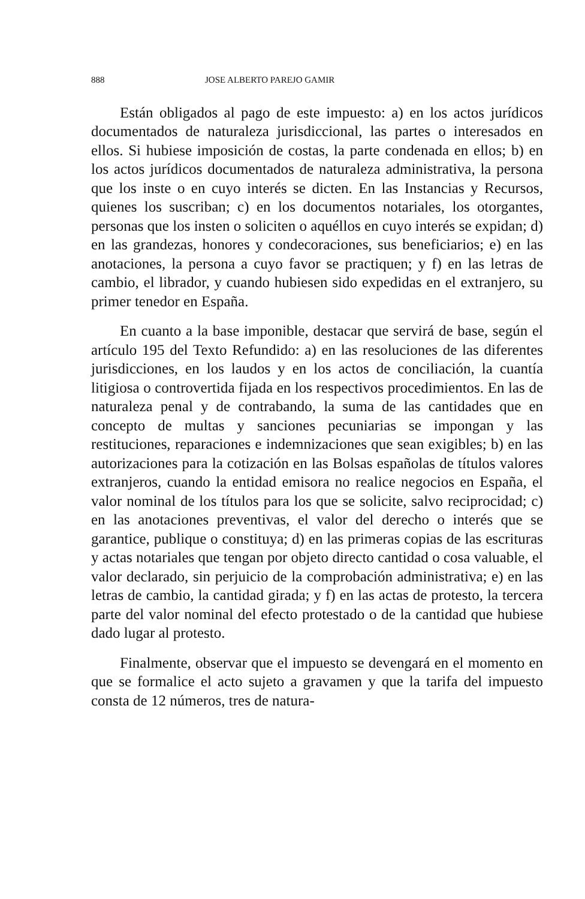888 JOSE ALBERTO PAREJO GAMIR
Están obligados al pago de este impuesto: a) en los actos jurídicos documentados de naturaleza jurisdiccional, las partes o interesados en ellos. Si hubiese imposición de costas, la parte condenada en ellos; b) en los actos jurídicos documentados de naturaleza administrativa, la persona que los inste o en cuyo interés se dicten. En las Instancias y Recursos, quienes los suscriban; c) en los documentos notariales, los otorgantes, personas que los insten o soliciten o aquéllos en cuyo interés se expidan; d) en las grandezas, honores y condecoraciones, sus beneficiarios; e) en las anotaciones, la persona a cuyo favor se practiquen; y f) en las letras de cambio, el librador, y cuando hubiesen sido expedidas en el extranjero, su primer tenedor en España.
En cuanto a la base imponible, destacar que servirá de base, según el artículo 195 del Texto Refundido: a) en las resoluciones de las diferentes jurisdicciones, en los laudos y en los actos de conciliación, la cuantía litigiosa o controvertida fijada en los respectivos procedimientos. En las de naturaleza penal y de contrabando, la suma de las cantidades que en concepto de multas y sanciones pecuniarias se impongan y las restituciones, reparaciones e indemnizaciones que sean exigibles; b) en las autorizaciones para la cotización en las Bolsas españolas de títulos valores extranjeros, cuando la entidad emisora no realice negocios en España, el valor nominal de los títulos para los que se solicite, salvo reciprocidad; c) en las anotaciones preventivas, el valor del derecho o interés que se garantice, publique o constituya; d) en las primeras copias de las escrituras y actas notariales que tengan por objeto directo cantidad o cosa valuable, el valor declarado, sin perjuicio de la comprobación administrativa; e) en las letras de cambio, la cantidad girada; y f) en las actas de protesto, la tercera parte del valor nominal del efecto protestado o de la cantidad que hubiese dado lugar al protesto.
Finalmente, observar que el impuesto se devengará en el momento en que se formalice el acto sujeto a gravamen y que la tarifa del impuesto consta de 12 números, tres de natura-